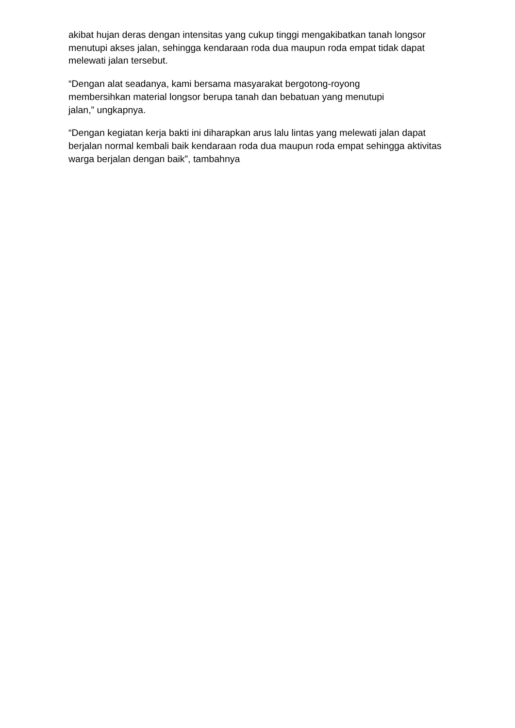akibat hujan deras dengan intensitas yang cukup tinggi mengakibatkan tanah longsor menutupi akses jalan, sehingga kendaraan roda dua maupun roda empat tidak dapat melewati jalan tersebut.
“Dengan alat seadanya, kami bersama masyarakat bergotong-royong
membersihkan material longsor berupa tanah dan bebatuan yang menutupi
jalan,” ungkapnya.
“Dengan kegiatan kerja bakti ini diharapkan arus lalu lintas yang melewati jalan dapat berjalan normal kembali baik kendaraan roda dua maupun roda empat sehingga aktivitas warga berjalan dengan baik”, tambahnya